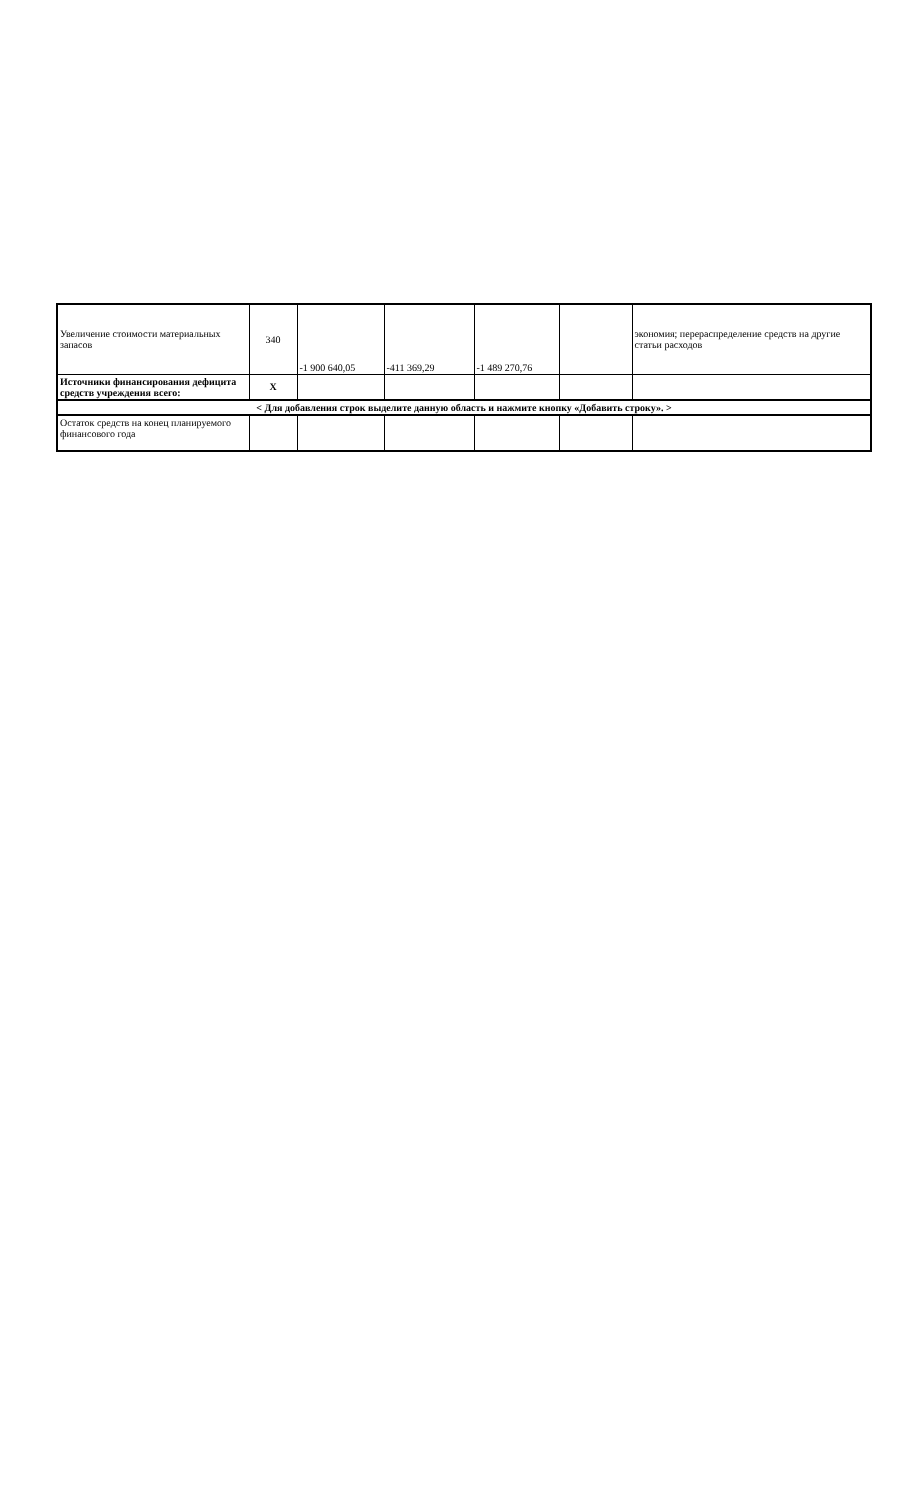| Увеличение стоимости материальных запасов | 340 | -1 900 640,05 | -411 369,29 | -1 489 270,76 | | экономия; перераспределение средств на другие статьи расходов |
| Источники финансирования дефицита средств учреждения всего: | X | | | | | |
| < Для добавления строк выделите данную область и нажмите кнопку «Добавить строку». > | | | | | | |
| Остаток средств на конец планируемого финансового года | | | | | | |